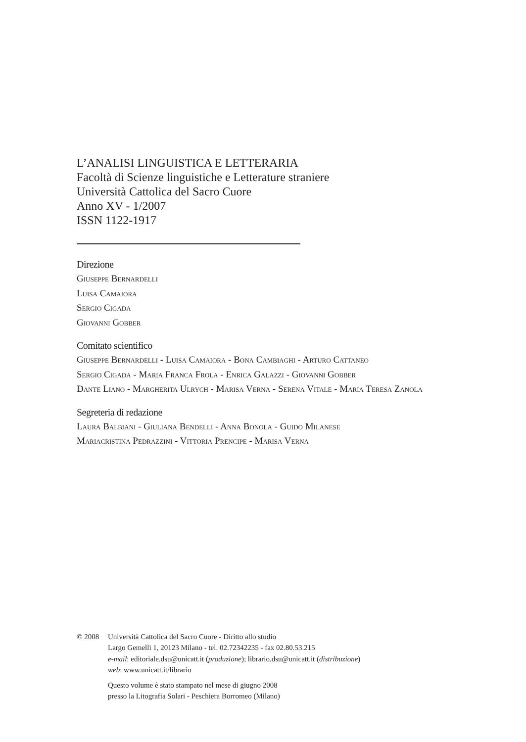L’ANALISI LINGUISTICA E LETTERARIA
Facoltà di Scienze linguistiche e Letterature straniere
Università Cattolica del Sacro Cuore
Anno XV - 1/2007
ISSN 1122-1917
Direzione
Giuseppe Bernardelli
Luisa Camaiora
Sergio Cigada
Giovanni Gobber
Comitato scientifico
Giuseppe Bernardelli - Luisa Camaiora - Bona Cambiaghi - Arturo Cattaneo
Sergio Cigada - Maria Franca Frola - Enrica Galazzi - Giovanni Gobber
Dante Liano - Margherita Ulrych - Marisa Verna - Serena Vitale - Maria Teresa Zanola
Segreteria di redazione
Laura Balbiani - Giuliana Bendelli - Anna Bonola - Guido Milanese
Mariacristina Pedrazzini - Vittoria Prencipe - Marisa Verna
© 2008 Università Cattolica del Sacro Cuore - Diritto allo studio
Largo Gemelli 1, 20123 Milano - tel. 02.72342235 - fax 02.80.53.215
e-mail: editoriale.dsu@unicatt.it (produzione); librario.dsu@unicatt.it (distribuzione)
web: www.unicatt.it/librario
Questo volume è stato stampato nel mese di giugno 2008
presso la Litografia Solari - Peschiera Borromeo (Milano)